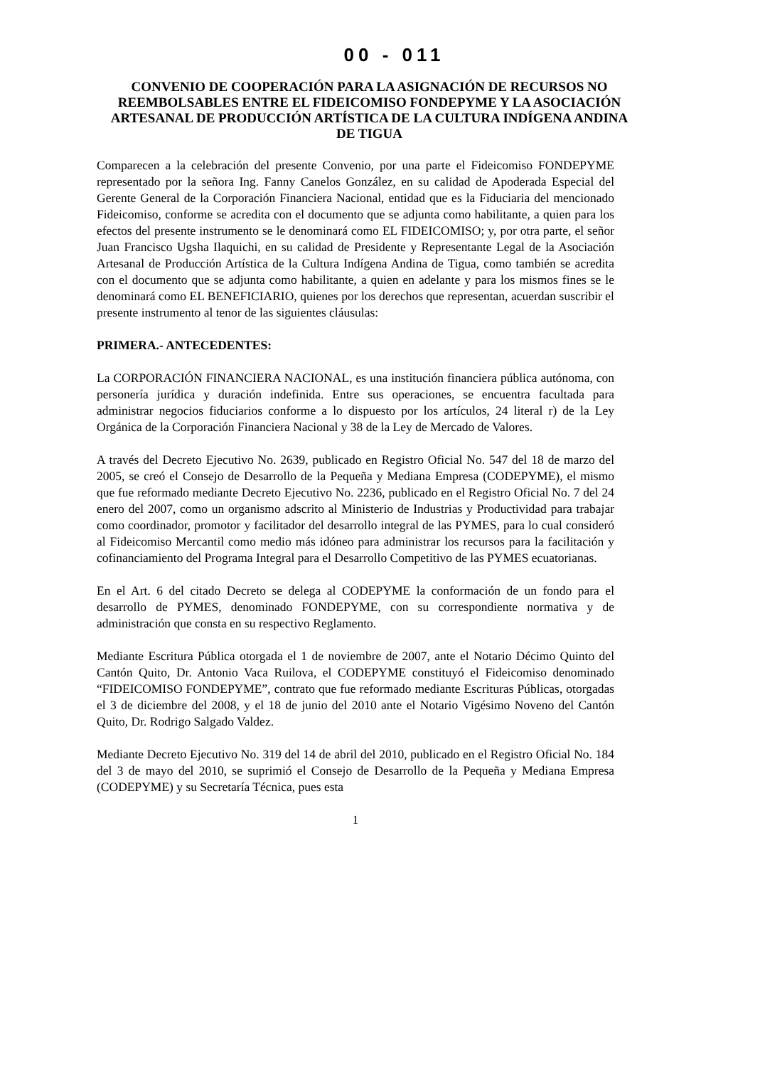00 - 011
CONVENIO DE COOPERACIÓN PARA LA ASIGNACIÓN DE RECURSOS NO REEMBOLSABLES ENTRE EL FIDEICOMISO FONDEPYME Y LA ASOCIACIÓN ARTESANAL DE PRODUCCIÓN ARTÍSTICA DE LA CULTURA INDÍGENA ANDINA DE TIGUA
Comparecen a la celebración del presente Convenio, por una parte el Fideicomiso FONDEPYME representado por la señora Ing. Fanny Canelos González, en su calidad de Apoderada Especial del Gerente General de la Corporación Financiera Nacional, entidad que es la Fiduciaria del mencionado Fideicomiso, conforme se acredita con el documento que se adjunta como habilitante, a quien para los efectos del presente instrumento se le denominará como EL FIDEICOMISO; y, por otra parte, el señor Juan Francisco Ugsha Ilaquichi, en su calidad de Presidente y Representante Legal de la Asociación Artesanal de Producción Artística de la Cultura Indígena Andina de Tigua, como también se acredita con el documento que se adjunta como habilitante, a quien en adelante y para los mismos fines se le denominará como EL BENEFICIARIO, quienes por los derechos que representan, acuerdan suscribir el presente instrumento al tenor de las siguientes cláusulas:
PRIMERA.- ANTECEDENTES:
La CORPORACIÓN FINANCIERA NACIONAL, es una institución financiera pública autónoma, con personería jurídica y duración indefinida. Entre sus operaciones, se encuentra facultada para administrar negocios fiduciarios conforme a lo dispuesto por los artículos, 24 literal r) de la Ley Orgánica de la Corporación Financiera Nacional y 38 de la Ley de Mercado de Valores.
A través del Decreto Ejecutivo No. 2639, publicado en Registro Oficial No. 547 del 18 de marzo del 2005, se creó el Consejo de Desarrollo de la Pequeña y Mediana Empresa (CODEPYME), el mismo que fue reformado mediante Decreto Ejecutivo No. 2236, publicado en el Registro Oficial No. 7 del 24 enero del 2007, como un organismo adscrito al Ministerio de Industrias y Productividad para trabajar como coordinador, promotor y facilitador del desarrollo integral de las PYMES, para lo cual consideró al Fideicomiso Mercantil como medio más idóneo para administrar los recursos para la facilitación y cofinanciamiento del Programa Integral para el Desarrollo Competitivo de las PYMES ecuatorianas.
En el Art. 6 del citado Decreto se delega al CODEPYME la conformación de un fondo para el desarrollo de PYMES, denominado FONDEPYME, con su correspondiente normativa y de administración que consta en su respectivo Reglamento.
Mediante Escritura Pública otorgada el 1 de noviembre de 2007, ante el Notario Décimo Quinto del Cantón Quito, Dr. Antonio Vaca Ruilova, el CODEPYME constituyó el Fideicomiso denominado “FIDEICOMISO FONDEPYME”, contrato que fue reformado mediante Escrituras Públicas, otorgadas el 3 de diciembre del 2008, y el 18 de junio del 2010 ante el Notario Vigésimo Noveno del Cantón Quito, Dr. Rodrigo Salgado Valdez.
Mediante Decreto Ejecutivo No. 319 del 14 de abril del 2010, publicado en el Registro Oficial No. 184 del 3 de mayo del 2010, se suprimió el Consejo de Desarrollo de la Pequeña y Mediana Empresa (CODEPYME) y su Secretaría Técnica, pues esta
1